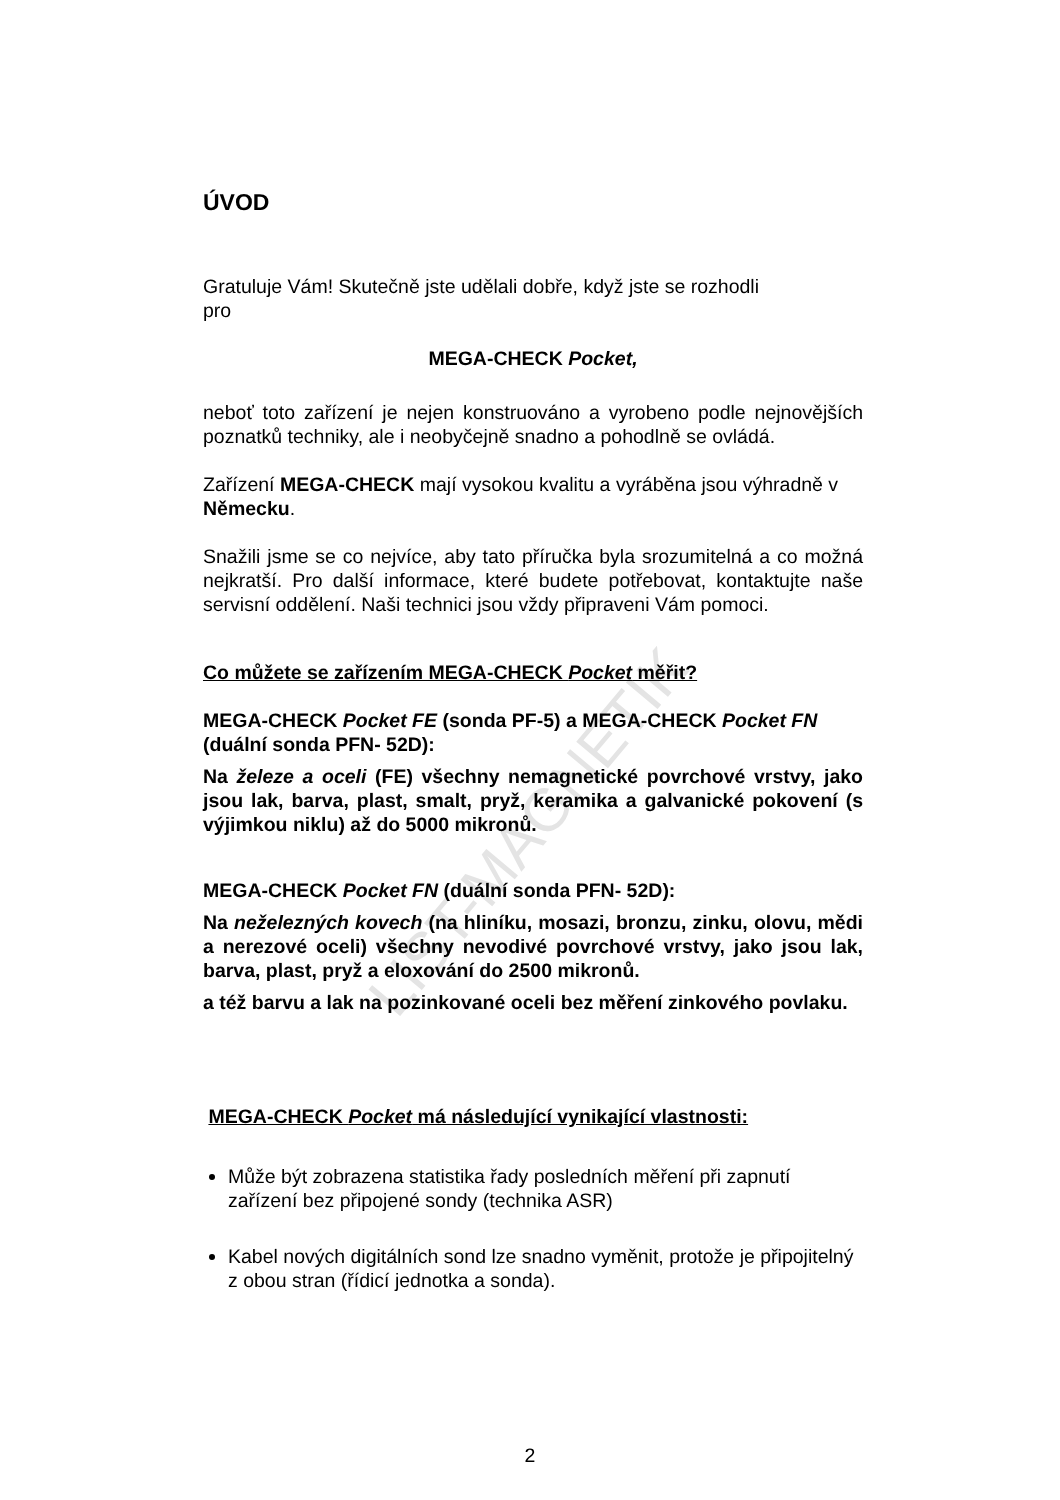LIST-MAGNETIK
ÚVOD
Gratuluje Vám! Skutečně jste udělali dobře, když jste se rozhodli pro
MEGA-CHECK Pocket,
neboť toto zařízení je nejen konstruováno a vyrobeno podle nejnovějších poznatků techniky, ale i neobyčejně snadno a pohodlně se ovládá.
Zařízení MEGA-CHECK mají vysokou kvalitu a vyráběna jsou výhradně v Německu.
Snažili jsme se co nejvíce, aby tato příručka byla srozumitelná a co možná nejkratší. Pro další informace, které budete potřebovat, kontaktujte naše servisní oddělení. Naši technici jsou vždy připraveni Vám pomoci.
Co můžete se zařízením MEGA-CHECK Pocket měřit?
MEGA-CHECK Pocket FE (sonda PF-5) a MEGA-CHECK Pocket FN (duální sonda PFN- 52D):
Na železe a oceli (FE) všechny nemagnetické povrchové vrstvy, jako jsou lak, barva, plast, smalt, pryž, keramika a galvanické pokovení (s výjimkou niklu) až do 5000 mikronů.
MEGA-CHECK Pocket FN (duální sonda PFN- 52D):
Na neželezných kovech (na hliníku, mosazi, bronzu, zinku, olovu, mědi a nerezové oceli) všechny nevodivé povrchové vrstvy, jako jsou lak, barva, plast, pryž a eloxování do 2500 mikronů.
a též barvu a lak na pozinkované oceli bez měření zinkového povlaku.
MEGA-CHECK Pocket má následující vynikající vlastnosti:
Může být zobrazena statistika řady posledních měření při zapnutí zařízení bez připojené sondy (technika ASR)
Kabel nových digitálních sond lze snadno vyměnit, protože je připojitelný z obou stran (řídicí jednotka a sonda).
2